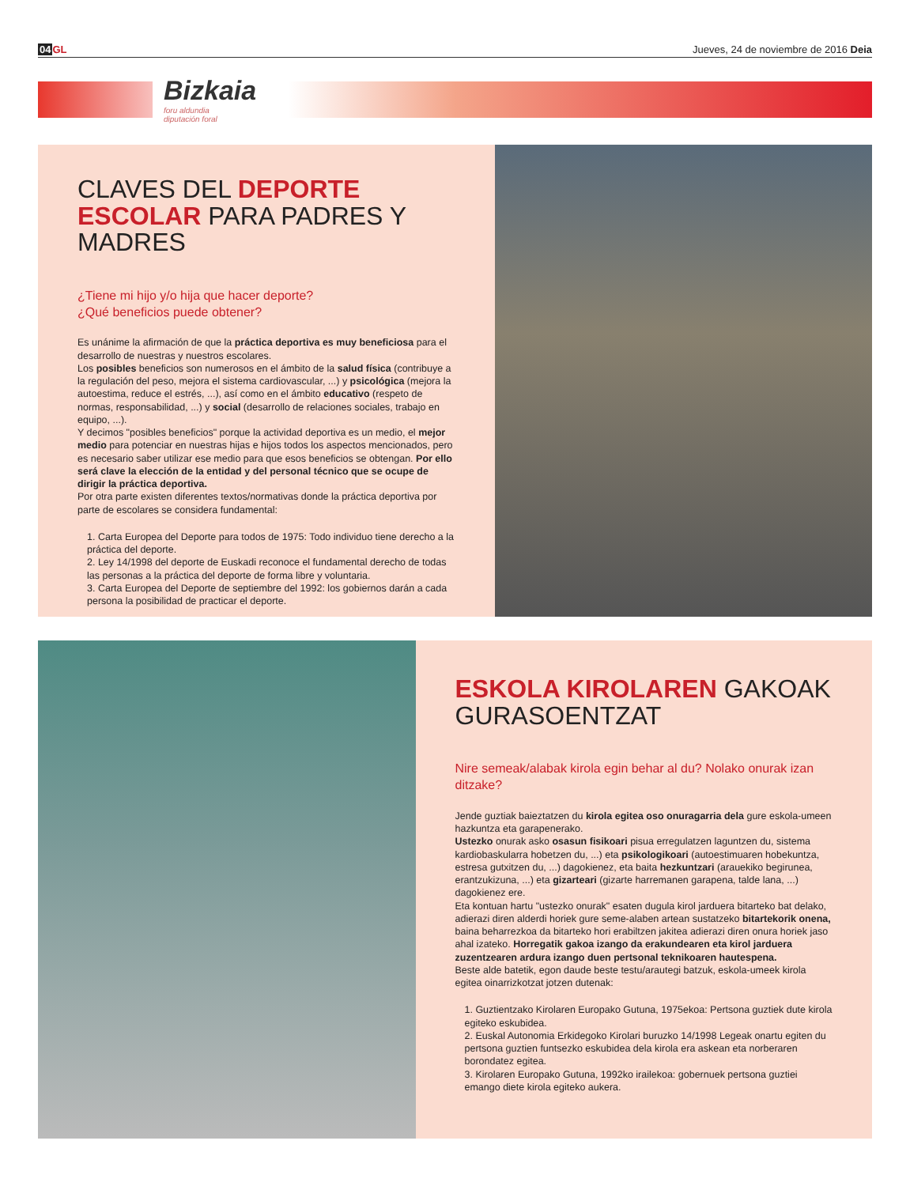04 GL Jueves, 24 de noviembre de 2016 Deia
Bizkaia
foru aldundia
diputación foral
CLAVES DEL DEPORTE ESCOLAR PARA PADRES Y MADRES
¿Tiene mi hijo y/o hija que hacer deporte?
¿Qué beneficios puede obtener?
Es unánime la afirmación de que la práctica deportiva es muy beneficiosa para el desarrollo de nuestras y nuestros escolares.
Los posibles beneficios son numerosos en el ámbito de la salud física (contribuye a la regulación del peso, mejora el sistema cardiovascular, ...) y psicológica (mejora la autoestima, reduce el estrés, ...), así como en el ámbito educativo (respeto de normas, responsabilidad, ...) y social (desarrollo de relaciones sociales, trabajo en equipo, ...).
Y decimos "posibles beneficios" porque la actividad deportiva es un medio, el mejor medio para potenciar en nuestras hijas e hijos todos los aspectos mencionados, pero es necesario saber utilizar ese medio para que esos beneficios se obtengan. Por ello será clave la elección de la entidad y del personal técnico que se ocupe de dirigir la práctica deportiva.
Por otra parte existen diferentes textos/normativas donde la práctica deportiva por parte de escolares se considera fundamental:
1. Carta Europea del Deporte para todos de 1975: Todo individuo tiene derecho a la práctica del deporte.
2. Ley 14/1998 del deporte de Euskadi reconoce el fundamental derecho de todas las personas a la práctica del deporte de forma libre y voluntaria.
3. Carta Europea del Deporte de septiembre del 1992: los gobiernos darán a cada persona la posibilidad de practicar el deporte.
ESKOLA KIROLAREN GAKOAK GURASOENTZAT
Nire semeak/alabak kirola egin behar al du? Nolako onurak izan ditzake?
Jende guztiak baieztatzen du kirola egitea oso onuragarria dela gure eskola-umeen hazkuntza eta garapenerako.
Ustezko onurak asko osasun fisikoari pisua erregulatzen laguntzen du, sistema kardiobaskularra hobetzen du, ...) eta psikologikoari (autoestimuaren hobekuntza, estresa gutxitzen du, ...) dagokienez, eta baita hezkuntzari (arauekiko begirunea, erantzukizuna, ...) eta gizarteari (gizarte harremanen garapena, talde lana, ...) dagokienez ere.
Eta kontuan hartu "ustezko onurak" esaten dugula kirol jarduera bitarteko bat delako, adierazi diren alderdi horiek gure seme-alaben artean sustatzeko bitartekorik onena, baina beharrezkoa da bitarteko hori erabiltzen jakitea adierazi diren onura horiek jaso ahal izateko. Horregatik gakoa izango da erakundearen eta kirol jarduera zuzentzearen ardura izango duen pertsonal teknikoaren hautespena.
Beste alde batetik, egon daude beste testu/arautegi batzuk, eskola-umeek kirola egitea oinarrizkotzat jotzen dutenak:
1. Guztientzako Kirolaren Europako Gutuna, 1975ekoa: Pertsona guztiek dute kirola egiteko eskubidea.
2. Euskal Autonomia Erkidegoko Kirolari buruzko 14/1998 Legeak onartu egiten du pertsona guztien funtsezko eskubidea dela kirola era askean eta norberaren borondatez egitea.
3. Kirolaren Europako Gutuna, 1992ko irailekoa: gobernuek pertsona guztiei emango diete kirola egiteko aukera.